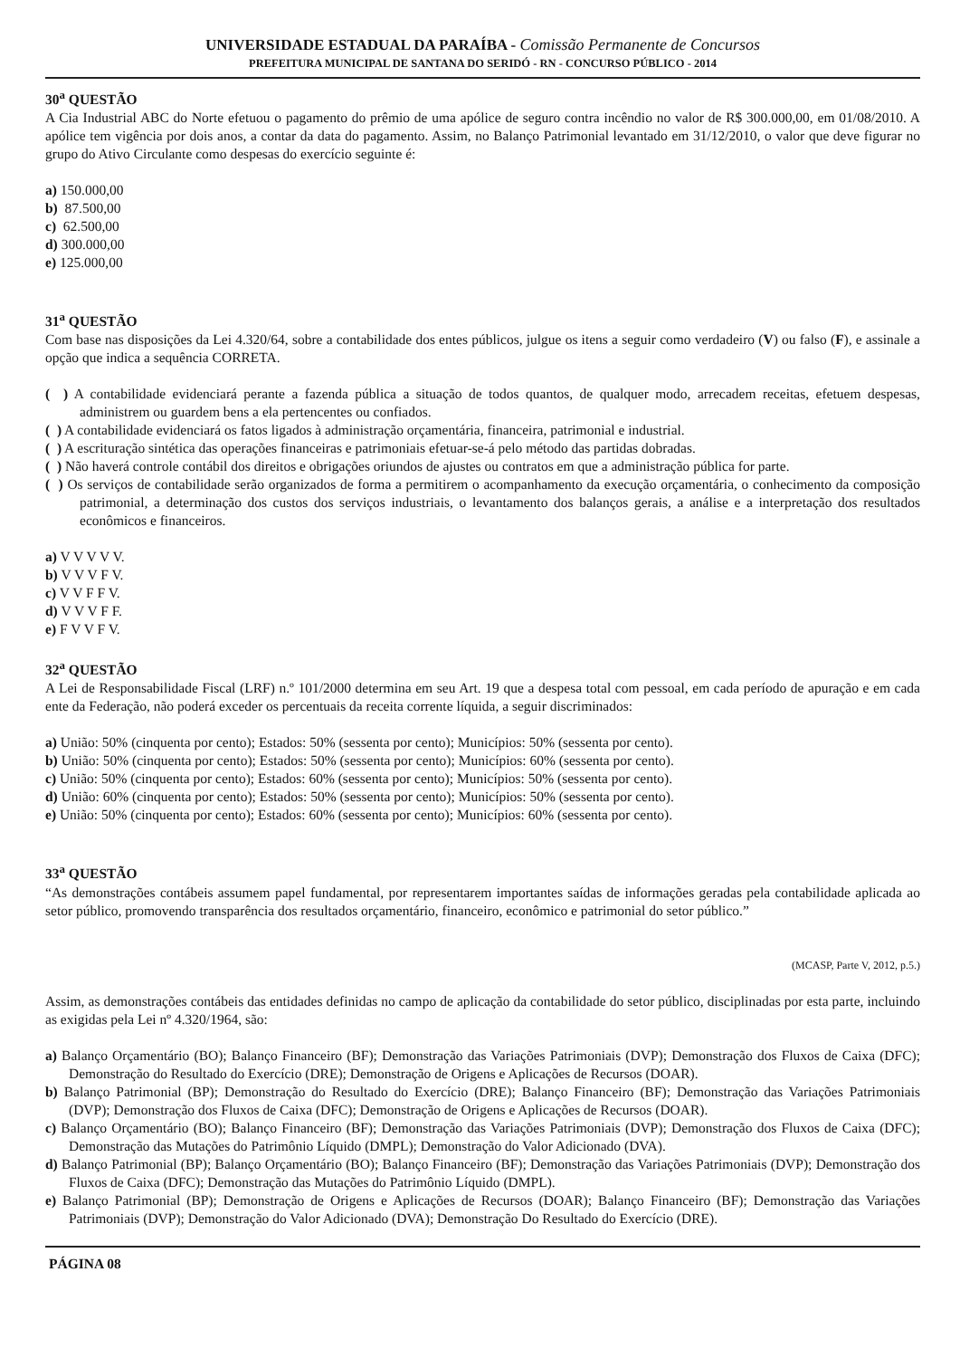UNIVERSIDADE ESTADUAL DA PARAÍBA - Comissão Permanente de Concursos
PREFEITURA MUNICIPAL DE SANTANA DO SERIDÓ - RN - CONCURSO PÚBLICO - 2014
30<sup>a</sup> QUESTÃO
A Cia Industrial ABC do Norte efetuou o pagamento do prêmio de uma apólice de seguro contra incêndio no valor de R$ 300.000,00, em 01/08/2010. A apólice tem vigência por dois anos, a contar da data do pagamento. Assim, no Balanço Patrimonial levantado em 31/12/2010, o valor que deve figurar no grupo do Ativo Circulante como despesas do exercício seguinte é:
a) 150.000,00
b) 87.500,00
c) 62.500,00
d) 300.000,00
e) 125.000,00
31<sup>a</sup> QUESTÃO
Com base nas disposições da Lei 4.320/64, sobre a contabilidade dos entes públicos, julgue os itens a seguir como verdadeiro (V) ou falso (F), e assinale a opção que indica a sequência CORRETA.
( ) A contabilidade evidenciará perante a fazenda pública a situação de todos quantos, de qualquer modo, arrecadem receitas, efetuem despesas, administrem ou guardem bens a ela pertencentes ou confiados.
( ) A contabilidade evidenciará os fatos ligados à administração orçamentária, financeira, patrimonial e industrial.
( ) A escrituração sintética das operações financeiras e patrimoniais efetuar-se-á pelo método das partidas dobradas.
( ) Não haverá controle contábil dos direitos e obrigações oriundos de ajustes ou contratos em que a administração pública for parte.
( ) Os serviços de contabilidade serão organizados de forma a permitirem o acompanhamento da execução orçamentária, o conhecimento da composição patrimonial, a determinação dos custos dos serviços industriais, o levantamento dos balanços gerais, a análise e a interpretação dos resultados econômicos e financeiros.
a) V V V V V.
b) V V V F V.
c) V V F F V.
d) V V V F F.
e) F V V F V.
32<sup>a</sup> QUESTÃO
A Lei de Responsabilidade Fiscal (LRF) n.º 101/2000 determina em seu Art. 19 que a despesa total com pessoal, em cada período de apuração e em cada ente da Federação, não poderá exceder os percentuais da receita corrente líquida, a seguir discriminados:
a) União: 50% (cinquenta por cento); Estados: 50% (sessenta por cento); Municípios: 50% (sessenta por cento).
b) União: 50% (cinquenta por cento); Estados: 50% (sessenta por cento); Municípios: 60% (sessenta por cento).
c) União: 50% (cinquenta por cento); Estados: 60% (sessenta por cento); Municípios: 50% (sessenta por cento).
d) União: 60% (cinquenta por cento); Estados: 50% (sessenta por cento); Municípios: 50% (sessenta por cento).
e) União: 50% (cinquenta por cento); Estados: 60% (sessenta por cento); Municípios: 60% (sessenta por cento).
33<sup>a</sup> QUESTÃO
“As demonstrações contábeis assumem papel fundamental, por representarem importantes saídas de informações geradas pela contabilidade aplicada ao setor público, promovendo transparência dos resultados orçamentário, financeiro, econômico e patrimonial do setor público.”
(MCASP, Parte V, 2012, p.5.)
Assim, as demonstrações contábeis das entidades definidas no campo de aplicação da contabilidade do setor público, disciplinadas por esta parte, incluindo as exigidas pela Lei nº 4.320/1964, são:
a) Balanço Orçamentário (BO); Balanço Financeiro (BF); Demonstração das Variações Patrimoniais (DVP); Demonstração dos Fluxos de Caixa (DFC); Demonstração do Resultado do Exercício (DRE); Demonstração de Origens e Aplicações de Recursos (DOAR).
b) Balanço Patrimonial (BP); Demonstração do Resultado do Exercício (DRE); Balanço Financeiro (BF); Demonstração das Variações Patrimoniais (DVP); Demonstração dos Fluxos de Caixa (DFC); Demonstração de Origens e Aplicações de Recursos (DOAR).
c) Balanço Orçamentário (BO); Balanço Financeiro (BF); Demonstração das Variações Patrimoniais (DVP); Demonstração dos Fluxos de Caixa (DFC); Demonstração das Mutações do Patrimônio Líquido (DMPL); Demonstração do Valor Adicionado (DVA).
d) Balanço Patrimonial (BP); Balanço Orçamentário (BO); Balanço Financeiro (BF); Demonstração das Variações Patrimoniais (DVP); Demonstração dos Fluxos de Caixa (DFC); Demonstração das Mutações do Patrimônio Líquido (DMPL).
e) Balanço Patrimonial (BP); Demonstração de Origens e Aplicações de Recursos (DOAR); Balanço Financeiro (BF); Demonstração das Variações Patrimoniais (DVP); Demonstração do Valor Adicionado (DVA); Demonstração Do Resultado do Exercício (DRE).
PÁGINA 08